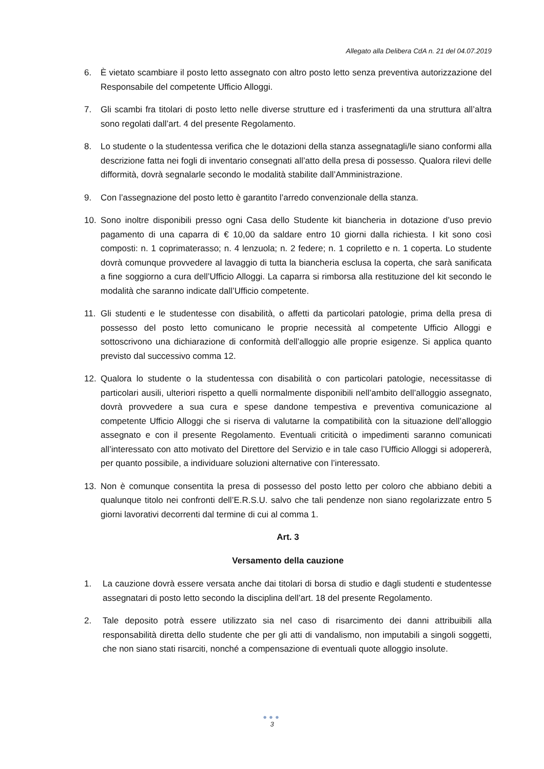Allegato alla Delibera CdA n. 21 del 04.07.2019
6. È vietato scambiare il posto letto assegnato con altro posto letto senza preventiva autorizzazione del Responsabile del competente Ufficio Alloggi.
7. Gli scambi fra titolari di posto letto nelle diverse strutture ed i trasferimenti da una struttura all’altra sono regolati dall’art. 4 del presente Regolamento.
8. Lo studente o la studentessa verifica che le dotazioni della stanza assegnatagli/le siano conformi alla descrizione fatta nei fogli di inventario consegnati all’atto della presa di possesso. Qualora rilevi delle difformità, dovrà segnalarle secondo le modalità stabilite dall’Amministrazione.
9. Con l’assegnazione del posto letto è garantito l’arredo convenzionale della stanza.
10. Sono inoltre disponibili presso ogni Casa dello Studente kit biancheria in dotazione d’uso previo pagamento di una caparra di € 10,00 da saldare entro 10 giorni dalla richiesta. I kit sono così composti: n. 1 coprimaterasso; n. 4 lenzuola; n. 2 federe; n. 1 copriletto e n. 1 coperta. Lo studente dovrà comunque provvedere al lavaggio di tutta la biancheria esclusa la coperta, che sarà sanificata a fine soggiorno a cura dell’Ufficio Alloggi. La caparra si rimborsa alla restituzione del kit secondo le modalità che saranno indicate dall’Ufficio competente.
11. Gli studenti e le studentesse con disabilità, o affetti da particolari patologie, prima della presa di possesso del posto letto comunicano le proprie necessità al competente Ufficio Alloggi e sottoscrivono una dichiarazione di conformità dell’alloggio alle proprie esigenze. Si applica quanto previsto dal successivo comma 12.
12. Qualora lo studente o la studentessa con disabilità o con particolari patologie, necessitasse di particolari ausili, ulteriori rispetto a quelli normalmente disponibili nell’ambito dell’alloggio assegnato, dovrà provvedere a sua cura e spese dandone tempestiva e preventiva comunicazione al competente Ufficio Alloggi che si riserva di valutarne la compatibilità con la situazione dell’alloggio assegnato e con il presente Regolamento. Eventuali criticità o impedimenti saranno comunicati all’interessato con atto motivato del Direttore del Servizio e in tale caso l’Ufficio Alloggi si adopererà, per quanto possibile, a individuare soluzioni alternative con l’interessato.
13. Non è comunque consentita la presa di possesso del posto letto per coloro che abbiano debiti a qualunque titolo nei confronti dell’E.R.S.U. salvo che tali pendenze non siano regolarizzate entro 5 giorni lavorativi decorrenti dal termine di cui al comma 1.
Art. 3
Versamento della cauzione
1. La cauzione dovrà essere versata anche dai titolari di borsa di studio e dagli studenti e studentesse assegnatari di posto letto secondo la disciplina dell’art. 18 del presente Regolamento.
2. Tale deposito potrà essere utilizzato sia nel caso di risarcimento dei danni attribuibili alla responsabilità diretta dello studente che per gli atti di vandalismo, non imputabili a singoli soggetti, che non siano stati risarciti, nonché a compensazione di eventuali quote alloggio insolute.
●●●
3